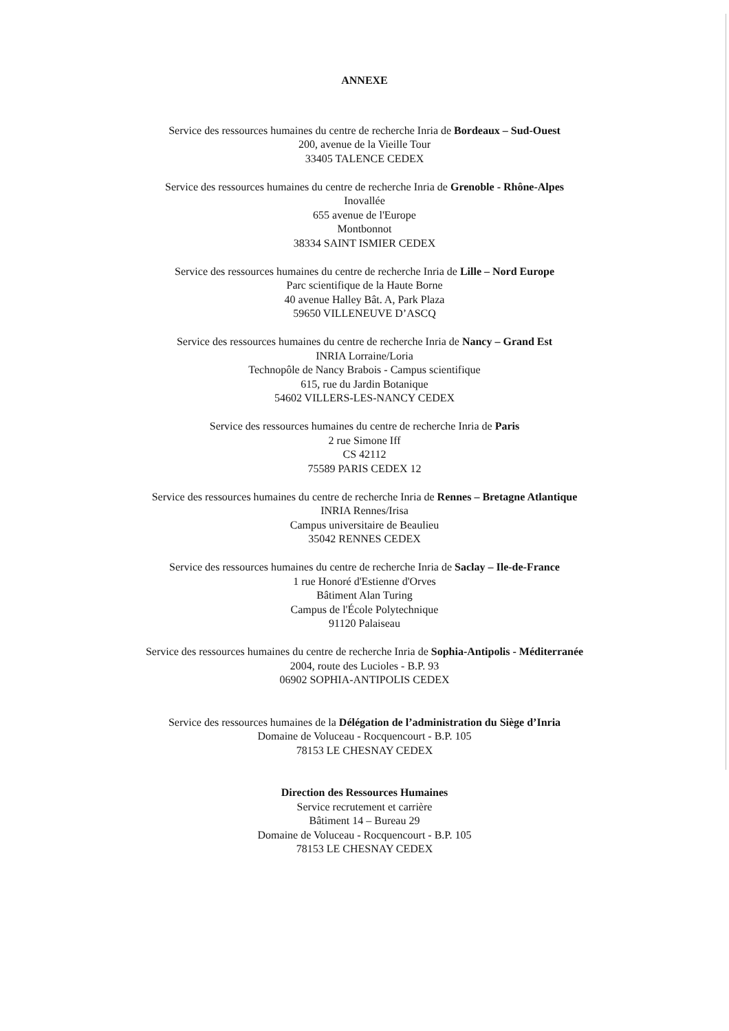ANNEXE
Service des ressources humaines du centre de recherche Inria de Bordeaux – Sud-Ouest
200, avenue de la Vieille Tour
33405 TALENCE CEDEX
Service des ressources humaines du centre de recherche Inria de Grenoble - Rhône-Alpes
Inovallée
655 avenue de l'Europe
Montbonnot
38334 SAINT ISMIER CEDEX
Service des ressources humaines du centre de recherche Inria de Lille – Nord Europe
Parc scientifique de la Haute Borne
40 avenue Halley Bât. A, Park Plaza
59650 VILLENEUVE D’ASCQ
Service des ressources humaines du centre de recherche Inria de Nancy – Grand Est
INRIA Lorraine/Loria
Technopôle de Nancy Brabois - Campus scientifique
615, rue du Jardin Botanique
54602 VILLERS-LES-NANCY CEDEX
Service des ressources humaines du centre de recherche Inria de Paris
2 rue Simone Iff
CS 42112
75589 PARIS CEDEX 12
Service des ressources humaines du centre de recherche Inria de Rennes – Bretagne Atlantique
INRIA Rennes/Irisa
Campus universitaire de Beaulieu
35042 RENNES CEDEX
Service des ressources humaines du centre de recherche Inria de Saclay – Ile-de-France
1 rue Honoré d'Estienne d'Orves
Bâtiment Alan Turing
Campus de l'École Polytechnique
91120 Palaiseau
Service des ressources humaines du centre de recherche Inria de Sophia-Antipolis - Méditerranée
2004, route des Lucioles - B.P. 93
06902 SOPHIA-ANTIPOLIS CEDEX
Service des ressources humaines de la Délégation de l’administration du Siège d’Inria
Domaine de Voluceau - Rocquencourt - B.P. 105
78153 LE CHESNAY CEDEX
Direction des Ressources Humaines
Service recrutement et carrière
Bâtiment 14 – Bureau 29
Domaine de Voluceau - Rocquencourt - B.P. 105
78153 LE CHESNAY CEDEX